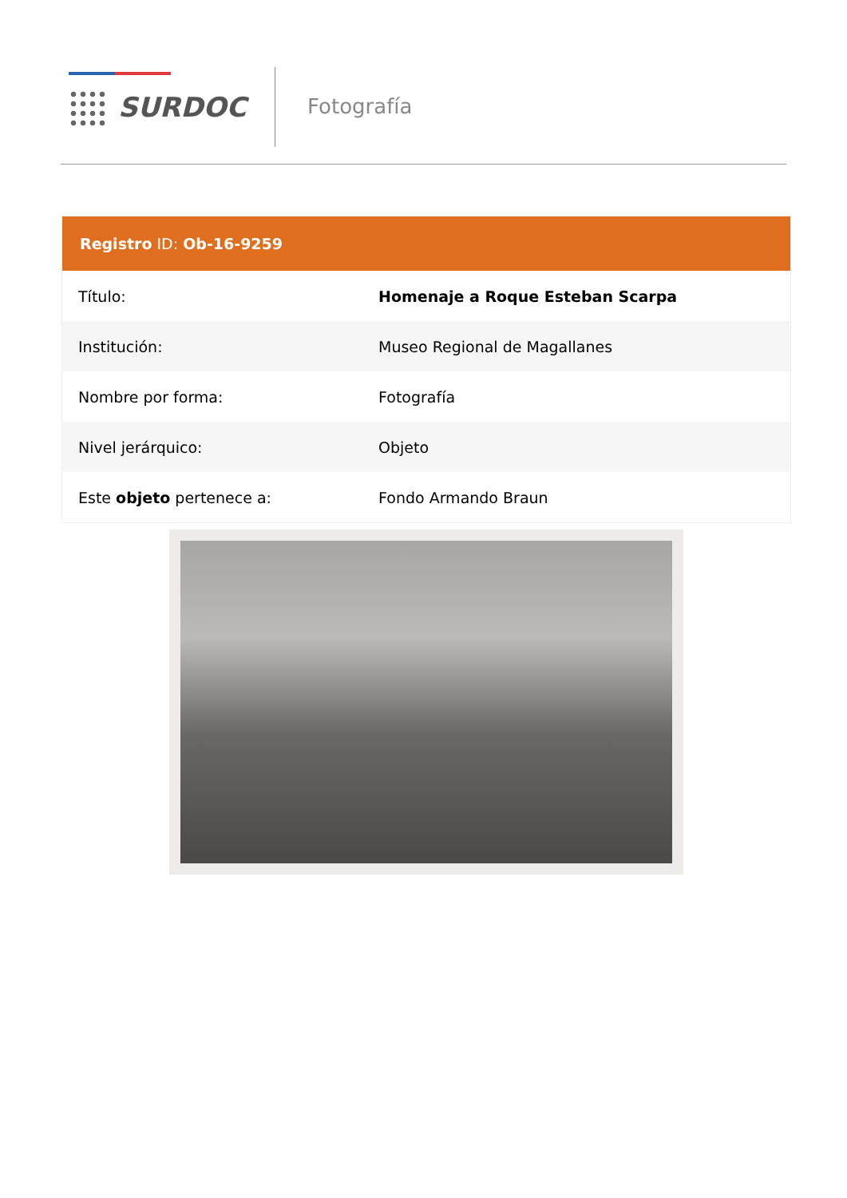SURDOC Fotografía
| Registro ID: Ob-16-9259 | |
| --- | --- |
| Título: | Homenaje a Roque Esteban Scarpa |
| Institución: | Museo Regional de Magallanes |
| Nombre por forma: | Fotografía |
| Nivel jerárquico: | Objeto |
| Este objeto pertenece a: | Fondo Armando Braun |